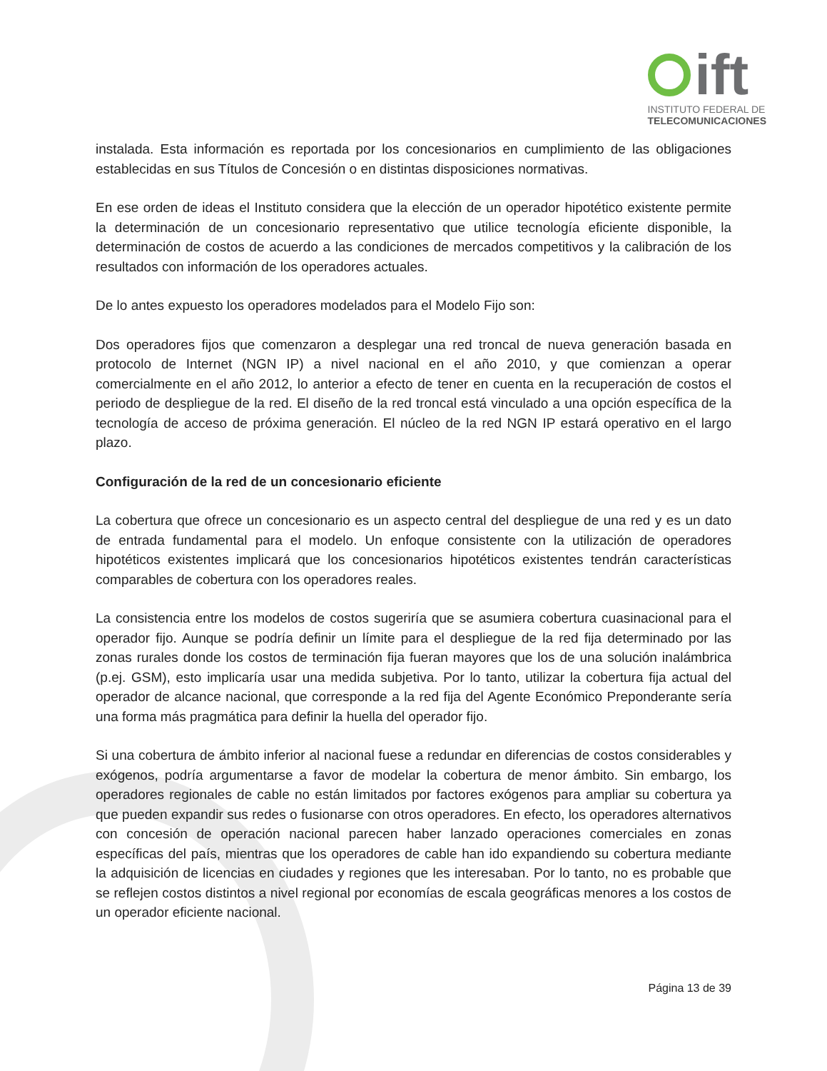ift
INSTITUTO FEDERAL DE
TELECOMUNICACIONES
instalada. Esta información es reportada por los concesionarios en cumplimiento de las obligaciones establecidas en sus Títulos de Concesión o en distintas disposiciones normativas.
En ese orden de ideas el Instituto considera que la elección de un operador hipotético existente permite la determinación de un concesionario representativo que utilice tecnología eficiente disponible, la determinación de costos de acuerdo a las condiciones de mercados competitivos y la calibración de los resultados con información de los operadores actuales.
De lo antes expuesto los operadores modelados para el Modelo Fijo son:
Dos operadores fijos que comenzaron a desplegar una red troncal de nueva generación basada en protocolo de Internet (NGN IP) a nivel nacional en el año 2010, y que comienzan a operar comercialmente en el año 2012, lo anterior a efecto de tener en cuenta en la recuperación de costos el periodo de despliegue de la red. El diseño de la red troncal está vinculado a una opción específica de la tecnología de acceso de próxima generación. El núcleo de la red NGN IP estará operativo en el largo plazo.
Configuración de la red de un concesionario eficiente
La cobertura que ofrece un concesionario es un aspecto central del despliegue de una red y es un dato de entrada fundamental para el modelo. Un enfoque consistente con la utilización de operadores hipotéticos existentes implicará que los concesionarios hipotéticos existentes tendrán características comparables de cobertura con los operadores reales.
La consistencia entre los modelos de costos sugeriría que se asumiera cobertura cuasinacional para el operador fijo. Aunque se podría definir un límite para el despliegue de la red fija determinado por las zonas rurales donde los costos de terminación fija fueran mayores que los de una solución inalámbrica (p.ej. GSM), esto implicaría usar una medida subjetiva. Por lo tanto, utilizar la cobertura fija actual del operador de alcance nacional, que corresponde a la red fija del Agente Económico Preponderante sería una forma más pragmática para definir la huella del operador fijo.
Si una cobertura de ámbito inferior al nacional fuese a redundar en diferencias de costos considerables y exógenos, podría argumentarse a favor de modelar la cobertura de menor ámbito. Sin embargo, los operadores regionales de cable no están limitados por factores exógenos para ampliar su cobertura ya que pueden expandir sus redes o fusionarse con otros operadores. En efecto, los operadores alternativos con concesión de operación nacional parecen haber lanzado operaciones comerciales en zonas específicas del país, mientras que los operadores de cable han ido expandiendo su cobertura mediante la adquisición de licencias en ciudades y regiones que les interesaban. Por lo tanto, no es probable que se reflejen costos distintos a nivel regional por economías de escala geográficas menores a los costos de un operador eficiente nacional.
Página 13 de 39